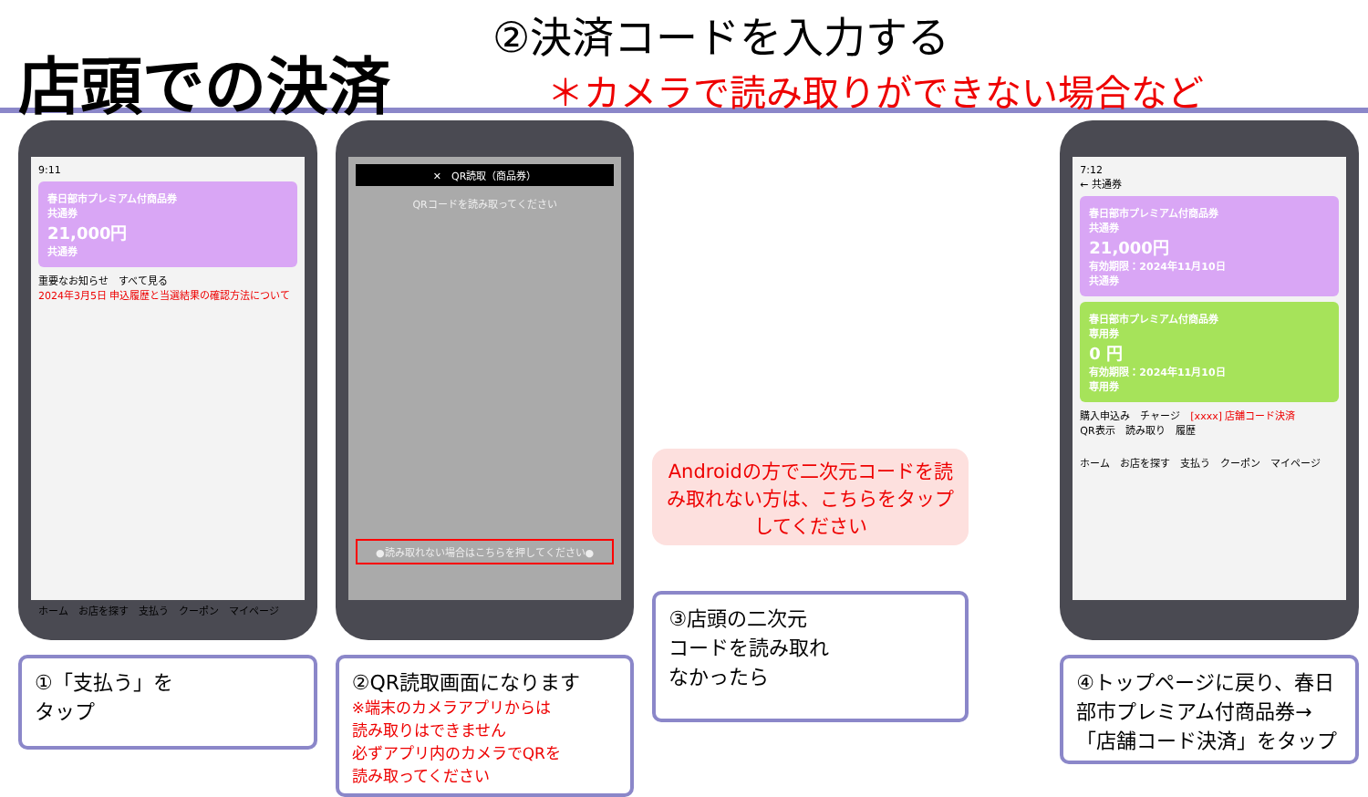店頭での決済
②決済コードを入力する
＊カメラで読み取りができない場合など
9:11
春日部市プレミアム付商品券
共通券
21,000円
共通券
重要なお知らせ　すべて見る
2024年3月5日 申込履歴と当選結果の確認方法について
ホーム　お店を探す　支払う　クーポン　マイページ
①「支払う」を
タップ
✕　QR読取（商品券）
QRコードを読み取ってください
●読み取れない場合はこちらを押してください●
②QR読取画面になります
※端末のカメラアプリからは
読み取りはできません
必ずアプリ内のカメラでQRを
読み取ってください
Androidの方で二次元コードを読み取れない方は、こちらをタップしてください
③店頭の二次元
コードを読み取れ
なかったら
7:12
← 共通券
春日部市プレミアム付商品券
共通券
21,000円
有効期限：2024年11月10日
共通券
春日部市プレミアム付商品券
専用券
0 円
有効期限：2024年11月10日
専用券
購入申込み　チャージ　[xxxx] 店舗コード決済
QR表示　読み取り　履歴
ホーム　お店を探す　支払う　クーポン　マイページ
④トップページに戻り、春日部市プレミアム付商品券→「店舗コード決済」をタップ